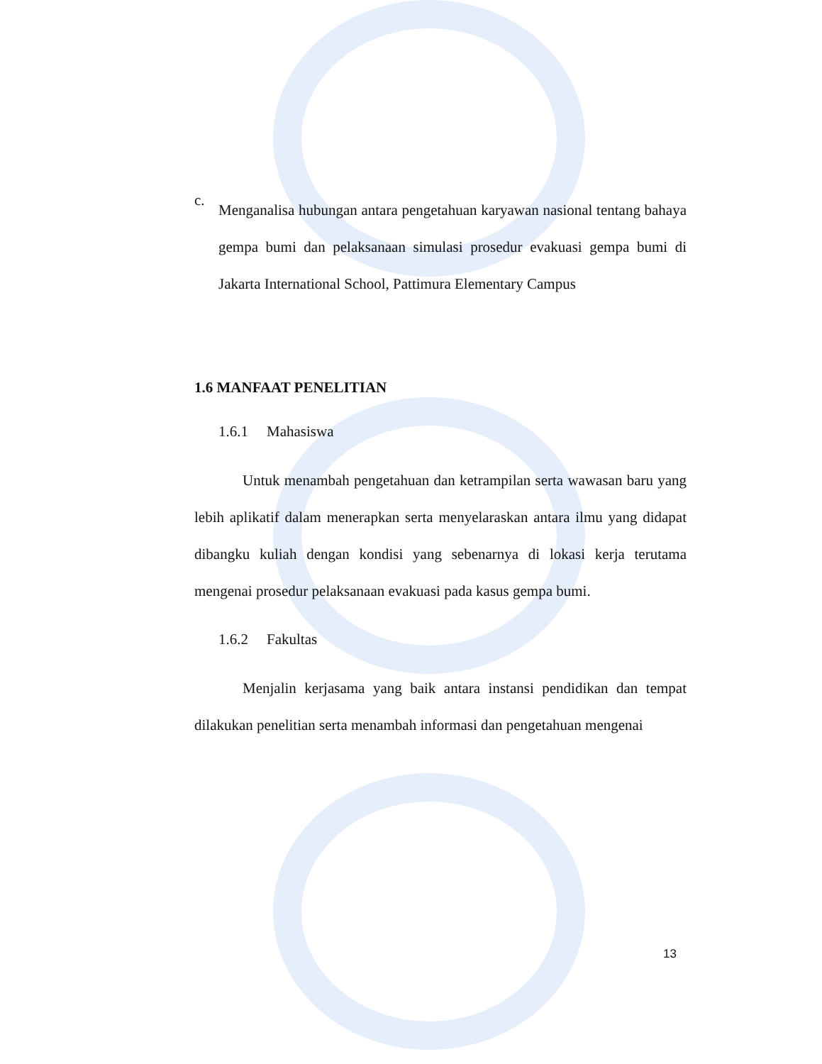c.
Menganalisa hubungan antara pengetahuan karyawan nasional tentang bahaya gempa bumi dan pelaksanaan simulasi prosedur evakuasi gempa bumi di Jakarta International School, Pattimura Elementary Campus
1.6 MANFAAT PENELITIAN
1.6.1 Mahasiswa
Untuk menambah pengetahuan dan ketrampilan serta wawasan baru yang lebih aplikatif dalam menerapkan serta menyelaraskan antara ilmu yang didapat dibangku kuliah dengan kondisi yang sebenarnya di lokasi kerja terutama mengenai prosedur pelaksanaan evakuasi pada kasus gempa bumi.
1.6.2 Fakultas
Menjalin kerjasama yang baik antara instansi pendidikan dan tempat dilakukan penelitian serta menambah informasi dan pengetahuan mengenai
13